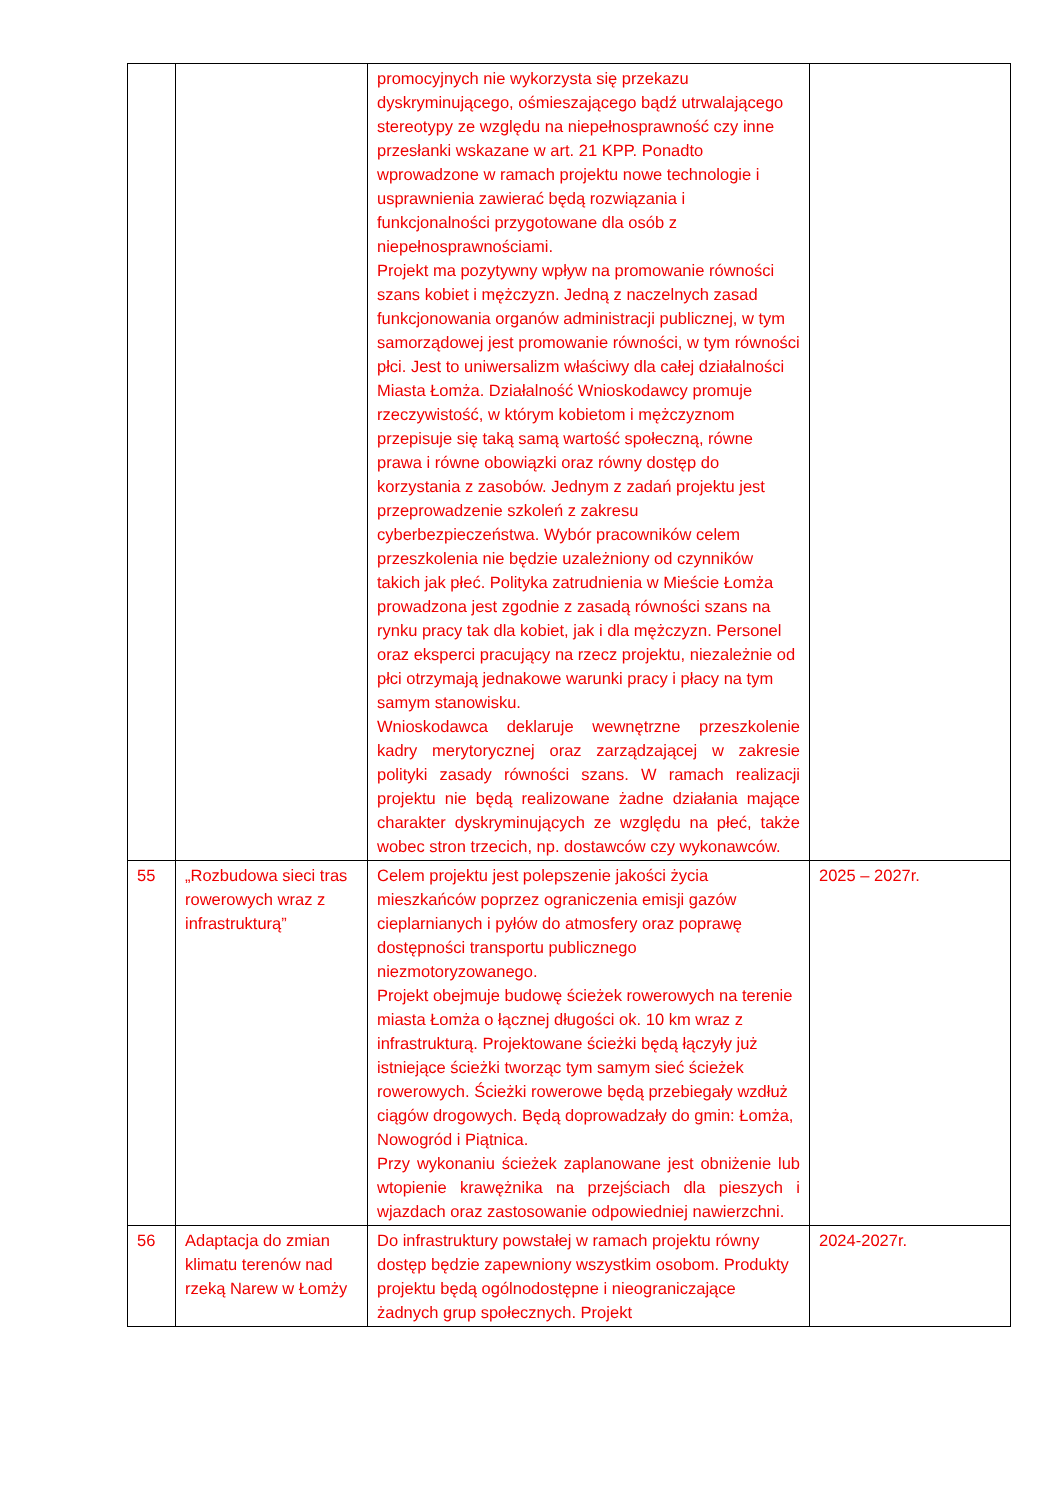| | | promocyjnych nie wykorzysta się przekazu dyskryminującego, ośmieszającego bądź utrwalającego stereotypy ze względu na niepełnosprawność czy inne przesłanki wskazane w art. 21 KPP. Ponadto wprowadzone w ramach projektu nowe technologie i usprawnienia zawierać będą rozwiązania i funkcjonalności przygotowane dla osób z niepełnosprawnościami. Projekt ma pozytywny wpływ na promowanie równości szans kobiet i mężczyzn. Jedną z naczelnych zasad funkcjonowania organów administracji publicznej, w tym samorządowej jest promowanie równości, w tym równości płci. Jest to uniwersalizm właściwy dla całej działalności Miasta Łomża. Działalność Wnioskodawcy promuje rzeczywistość, w którym kobietom i mężczyznom przepisuje się taką samą wartość społeczną, równe prawa i równe obowiązki oraz równy dostęp do korzystania z zasobów. Jednym z zadań projektu jest przeprowadzenie szkoleń z zakresu cyberbezpieczeństwa. Wybór pracowników celem przeszkolenia nie będzie uzależniony od czynników takich jak płeć. Polityka zatrudnienia w Mieście Łomża prowadzona jest zgodnie z zasadą równości szans na rynku pracy tak dla kobiet, jak i dla mężczyzn. Personel oraz eksperci pracujący na rzecz projektu, niezależnie od płci otrzymają jednakowe warunki pracy i płacy na tym samym stanowisku. Wnioskodawca deklaruje wewnętrzne przeszkolenie kadry merytorycznej oraz zarządzającej w zakresie polityki zasady równości szans. W ramach realizacji projektu nie będą realizowane żadne działania mające charakter dyskryminujących ze względu na płeć, także wobec stron trzecich, np. dostawców czy wykonawców. | |
| 55 | „Rozbudowa sieci tras rowerowych wraz z infrastrukturą” | Celem projektu jest polepszenie jakości życia mieszkańców poprzez ograniczenia emisji gazów cieplarnianych i pyłów do atmosfery oraz poprawę dostępności transportu publicznego niezmotoryzowanego. Projekt obejmuje budowę ścieżek rowerowych na terenie miasta Łomża o łącznej długości ok. 10 km wraz z infrastrukturą. Projektowane ścieżki będą łączyły już istniejące ścieżki tworząc tym samym sieć ścieżek rowerowych. Ścieżki rowerowe będą przebiegały wzdłuż ciągów drogowych. Będą doprowadzały do gmin: Łomża, Nowogród i Piątnica. Przy wykonaniu ścieżek zaplanowane jest obniżenie lub wtopienie krawężnika na przejściach dla pieszych i wjazdach oraz zastosowanie odpowiedniej nawierzchni. | 2025 – 2027r. |
| 56 | Adaptacja do zmian klimatu terenów nad rzeką Narew w Łomży | Do infrastruktury powstałej w ramach projektu równy dostęp będzie zapewniony wszystkim osobom. Produkty projektu będą ogólnodostępne i nieograniczające żadnych grup społecznych. Projekt | 2024-2027r. |